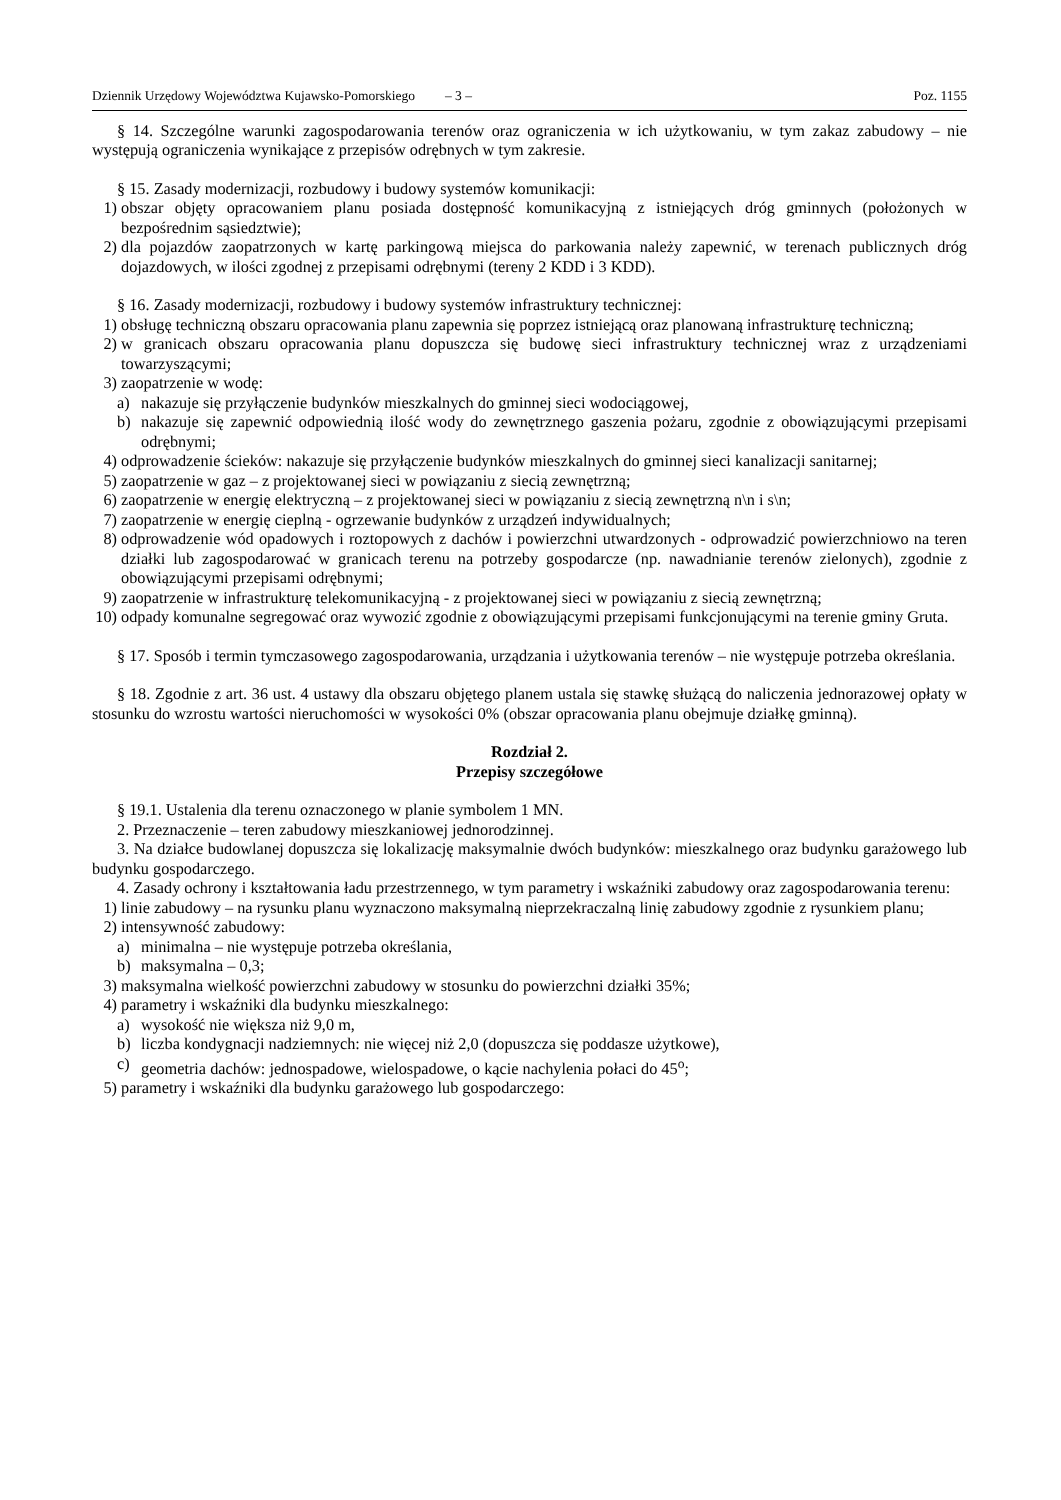Dziennik Urzędowy Województwa Kujawsko-Pomorskiego – 3 – Poz. 1155
§ 14. Szczególne warunki zagospodarowania terenów oraz ograniczenia w ich użytkowaniu, w tym zakaz zabudowy – nie występują ograniczenia wynikające z przepisów odrębnych w tym zakresie.
§ 15. Zasady modernizacji, rozbudowy i budowy systemów komunikacji:
1) obszar objęty opracowaniem planu posiada dostępność komunikacyjną z istniejących dróg gminnych (położonych w bezpośrednim sąsiedztwie);
2) dla pojazdów zaopatrzonych w kartę parkingową miejsca do parkowania należy zapewnić, w terenach publicznych dróg dojazdowych, w ilości zgodnej z przepisami odrębnymi (tereny 2 KDD i 3 KDD).
§ 16. Zasady modernizacji, rozbudowy i budowy systemów infrastruktury technicznej:
1) obsługę techniczną obszaru opracowania planu zapewnia się poprzez istniejącą oraz planowaną infrastrukturę techniczną;
2) w granicach obszaru opracowania planu dopuszcza się budowę sieci infrastruktury technicznej wraz z urządzeniami towarzyszącymi;
3) zaopatrzenie w wodę:
a) nakazuje się przyłączenie budynków mieszkalnych do gminnej sieci wodociągowej,
b) nakazuje się zapewnić odpowiednią ilość wody do zewnętrznego gaszenia pożaru, zgodnie z obowiązującymi przepisami odrębnymi;
4) odprowadzenie ścieków: nakazuje się przyłączenie budynków mieszkalnych do gminnej sieci kanalizacji sanitarnej;
5) zaopatrzenie w gaz – z projektowanej sieci w powiązaniu z siecią zewnętrzną;
6) zaopatrzenie w energię elektryczną – z projektowanej sieci w powiązaniu z siecią zewnętrzną n\n i s\n;
7) zaopatrzenie w energię cieplną - ogrzewanie budynków z urządzeń indywidualnych;
8) odprowadzenie wód opadowych i roztopowych z dachów i powierzchni utwardzonych - odprowadzić powierzchniowo na teren działki lub zagospodarować w granicach terenu na potrzeby gospodarcze (np. nawadnianie terenów zielonych), zgodnie z obowiązującymi przepisami odrębnymi;
9) zaopatrzenie w infrastrukturę telekomunikacyjną - z projektowanej sieci w powiązaniu z siecią zewnętrzną;
10) odpady komunalne segregować oraz wywozić zgodnie z obowiązującymi przepisami funkcjonującymi na terenie gminy Gruta.
§ 17. Sposób i termin tymczasowego zagospodarowania, urządzania i użytkowania terenów – nie występuje potrzeba określania.
§ 18. Zgodnie z art. 36 ust. 4 ustawy dla obszaru objętego planem ustala się stawkę służącą do naliczenia jednorazowej opłaty w stosunku do wzrostu wartości nieruchomości w wysokości 0% (obszar opracowania planu obejmuje działkę gminną).
Rozdział 2.
Przepisy szczegółowe
§ 19.1. Ustalenia dla terenu oznaczonego w planie symbolem 1 MN.
2. Przeznaczenie – teren zabudowy mieszkaniowej jednorodzinnej.
3. Na działce budowlanej dopuszcza się lokalizację maksymalnie dwóch budynków: mieszkalnego oraz budynku garażowego lub budynku gospodarczego.
4. Zasady ochrony i kształtowania ładu przestrzennego, w tym parametry i wskaźniki zabudowy oraz zagospodarowania terenu:
1) linie zabudowy – na rysunku planu wyznaczono maksymalną nieprzekraczalną linię zabudowy zgodnie z rysunkiem planu;
2) intensywność zabudowy:
a) minimalna – nie występuje potrzeba określania,
b) maksymalna – 0,3;
3) maksymalna wielkość powierzchni zabudowy w stosunku do powierzchni działki 35%;
4) parametry i wskaźniki dla budynku mieszkalnego:
a) wysokość nie większa niż 9,0 m,
b) liczba kondygnacji nadziemnych: nie więcej niż 2,0 (dopuszcza się poddasze użytkowe),
c) geometria dachów: jednospadowe, wielospadowe, o kącie nachylenia połaci do 45<sup>o</sup>;
5) parametry i wskaźniki dla budynku garażowego lub gospodarczego: